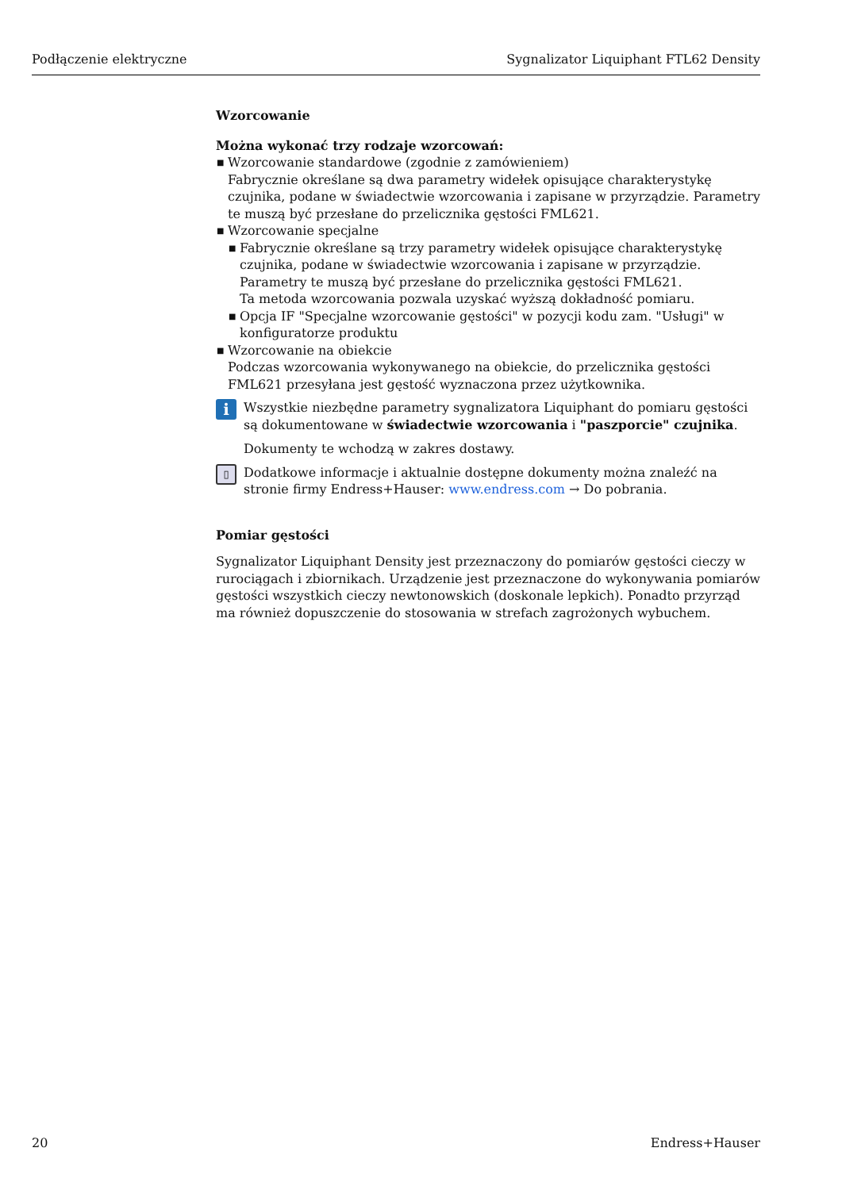Podłączenie elektryczne Sygnalizator Liquiphant FTL62 Density
Wzorcowanie
Można wykonać trzy rodzaje wzorcowań:
■ Wzorcowanie standardowe (zgodnie z zamówieniem)
Fabrycznie określane są dwa parametry widełek opisujące charakterystykę czujnika, podane w świadectwie wzorcowania i zapisane w przyrządzie. Parametry te muszą być przesłane do przelicznika gęstości FML621.
■ Wzorcowanie specjalne
■ Fabrycznie określane są trzy parametry widełek opisujące charakterystykę czujnika, podane w świadectwie wzorcowania i zapisane w przyrządzie. Parametry te muszą być przesłane do przelicznika gęstości FML621.
Ta metoda wzorcowania pozwala uzyskać wyższą dokładność pomiaru.
■ Opcja IF "Specjalne wzorcowanie gęstości" w pozycji kodu zam. "Usługi" w konfiguratorze produktu
■ Wzorcowanie na obiekcie
Podczas wzorcowania wykonywanego na obiekcie, do przelicznika gęstości FML621 przesyłana jest gęstość wyznaczona przez użytkownika.
i
Wszystkie niezbędne parametry sygnalizatora Liquiphant do pomiaru gęstości są dokumentowane w świadectwie wzorcowania i "paszporcie" czujnika.
Dokumenty te wchodzą w zakres dostawy.
▯
Dodatkowe informacje i aktualnie dostępne dokumenty można znaleźć na stronie firmy Endress+Hauser: www.endress.com → Do pobrania.
Pomiar gęstości
Sygnalizator Liquiphant Density jest przeznaczony do pomiarów gęstości cieczy w rurociągach i zbiornikach. Urządzenie jest przeznaczone do wykonywania pomiarów gęstości wszystkich cieczy newtonowskich (doskonale lepkich). Ponadto przyrząd ma również dopuszczenie do stosowania w strefach zagrożonych wybuchem.
20 Endress+Hauser